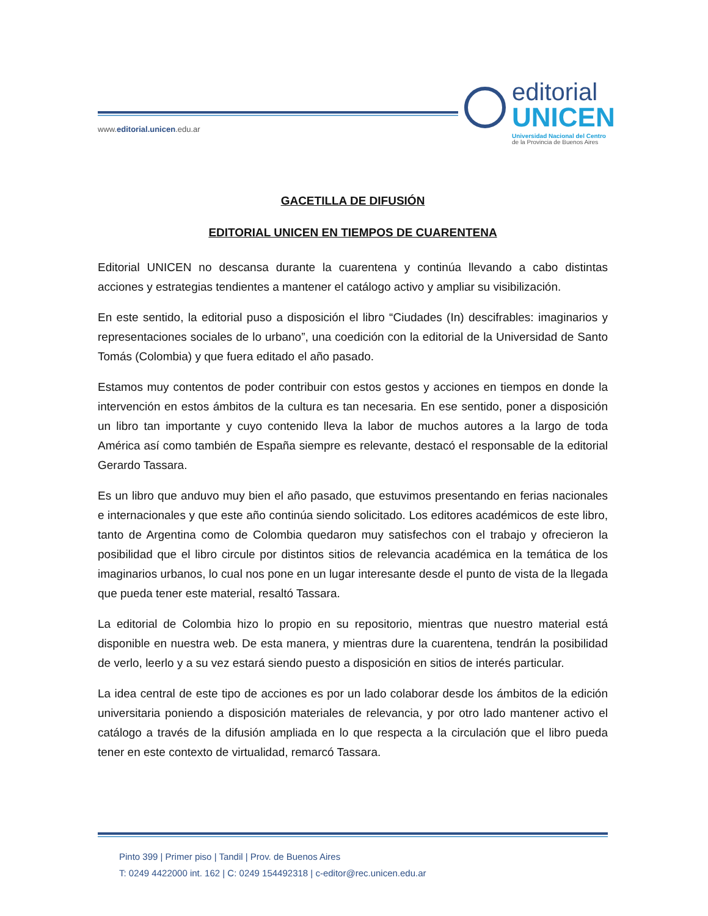www.editorial.unicen.edu.ar
editorial
UNICEN
Universidad Nacional del Centro
de la Provincia de Buenos Aires
GACETILLA DE DIFUSIÓN
EDITORIAL UNICEN EN TIEMPOS DE CUARENTENA
Editorial UNICEN no descansa durante la cuarentena y continúa llevando a cabo distintas acciones y estrategias tendientes a mantener el catálogo activo y ampliar su visibilización.
En este sentido, la editorial puso a disposición el libro “Ciudades (In) descifrables: imaginarios y representaciones sociales de lo urbano”, una coedición con la editorial de la Universidad de Santo Tomás (Colombia) y que fuera editado el año pasado.
Estamos muy contentos de poder contribuir con estos gestos y acciones en tiempos en donde la intervención en estos ámbitos de la cultura es tan necesaria. En ese sentido, poner a disposición un libro tan importante y cuyo contenido lleva la labor de muchos autores a la largo de toda América así como también de España siempre es relevante, destacó el responsable de la editorial Gerardo Tassara.
Es un libro que anduvo muy bien el año pasado, que estuvimos presentando en ferias nacionales e internacionales y que este año continúa siendo solicitado. Los editores académicos de este libro, tanto de Argentina como de Colombia quedaron muy satisfechos con el trabajo y ofrecieron la posibilidad que el libro circule por distintos sitios de relevancia académica en la temática de los imaginarios urbanos, lo cual nos pone en un lugar interesante desde el punto de vista de la llegada que pueda tener este material, resaltó Tassara.
La editorial de Colombia hizo lo propio en su repositorio, mientras que nuestro material está disponible en nuestra web. De esta manera, y mientras dure la cuarentena, tendrán la posibilidad de verlo, leerlo y a su vez estará siendo puesto a disposición en sitios de interés particular.
La idea central de este tipo de acciones es por un lado colaborar desde los ámbitos de la edición universitaria poniendo a disposición materiales de relevancia, y por otro lado mantener activo el catálogo a través de la difusión ampliada en lo que respecta a la circulación que el libro pueda tener en este contexto de virtualidad, remarcó Tassara.
Pinto 399 | Primer piso | Tandil | Prov. de Buenos Aires
T: 0249 4422000 int. 162 | C: 0249 154492318 | c-editor@rec.unicen.edu.ar